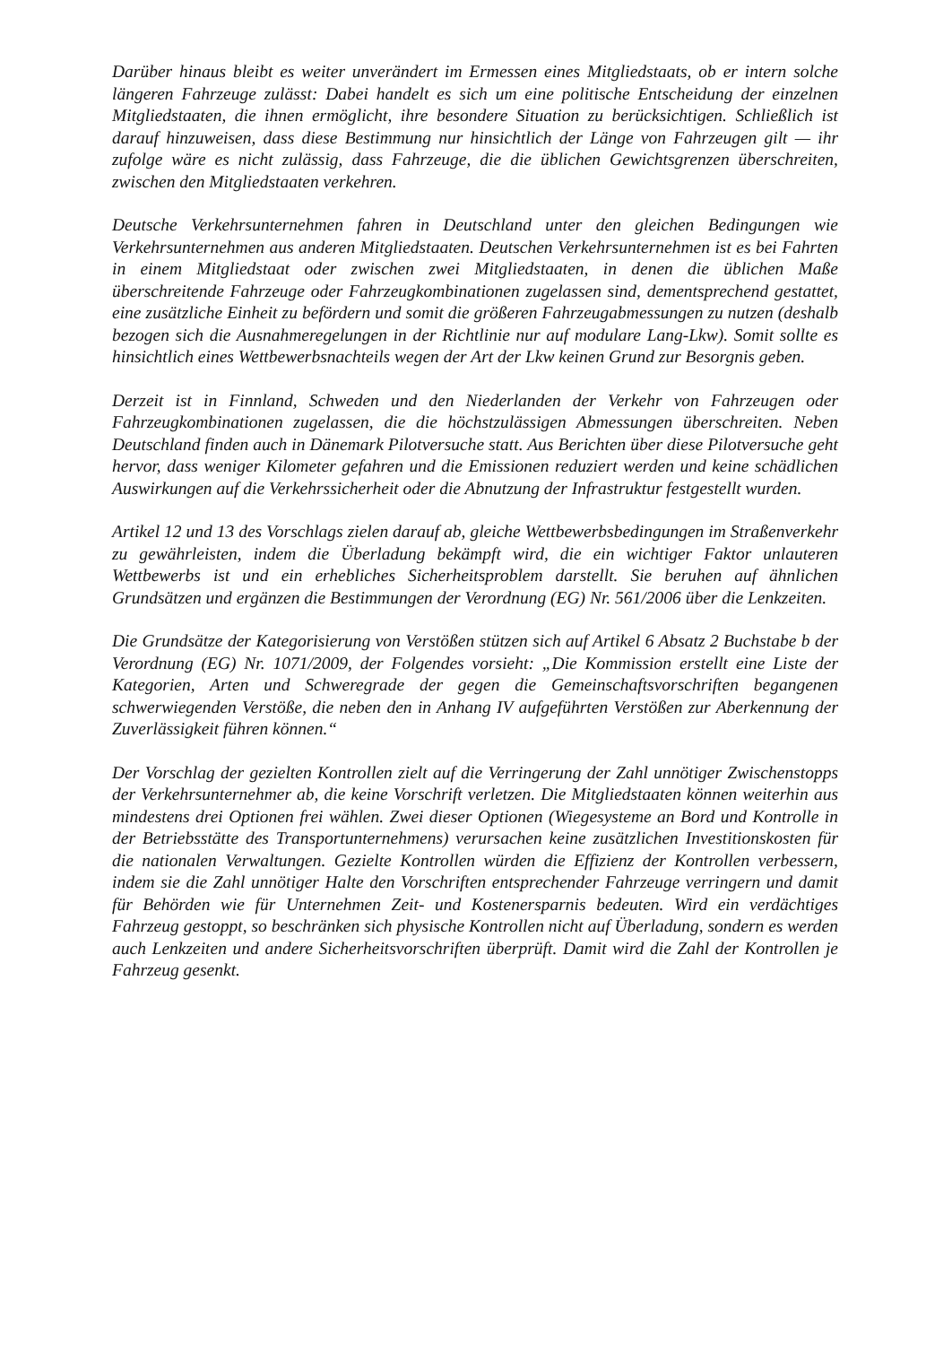Darüber hinaus bleibt es weiter unverändert im Ermessen eines Mitgliedstaats, ob er intern solche längeren Fahrzeuge zulässt: Dabei handelt es sich um eine politische Entscheidung der einzelnen Mitgliedstaaten, die ihnen ermöglicht, ihre besondere Situation zu berücksichtigen. Schließlich ist darauf hinzuweisen, dass diese Bestimmung nur hinsichtlich der Länge von Fahrzeugen gilt — ihr zufolge wäre es nicht zulässig, dass Fahrzeuge, die die üblichen Gewichtsgrenzen überschreiten, zwischen den Mitgliedstaaten verkehren.
Deutsche Verkehrsunternehmen fahren in Deutschland unter den gleichen Bedingungen wie Verkehrsunternehmen aus anderen Mitgliedstaaten. Deutschen Verkehrsunternehmen ist es bei Fahrten in einem Mitgliedstaat oder zwischen zwei Mitgliedstaaten, in denen die üblichen Maße überschreitende Fahrzeuge oder Fahrzeugkombinationen zugelassen sind, dementsprechend gestattet, eine zusätzliche Einheit zu befördern und somit die größeren Fahrzeugabmessungen zu nutzen (deshalb bezogen sich die Ausnahmeregelungen in der Richtlinie nur auf modulare Lang-Lkw). Somit sollte es hinsichtlich eines Wettbewerbsnachteils wegen der Art der Lkw keinen Grund zur Besorgnis geben.
Derzeit ist in Finnland, Schweden und den Niederlanden der Verkehr von Fahrzeugen oder Fahrzeugkombinationen zugelassen, die die höchstzulässigen Abmessungen überschreiten. Neben Deutschland finden auch in Dänemark Pilotversuche statt. Aus Berichten über diese Pilotversuche geht hervor, dass weniger Kilometer gefahren und die Emissionen reduziert werden und keine schädlichen Auswirkungen auf die Verkehrssicherheit oder die Abnutzung der Infrastruktur festgestellt wurden.
Artikel 12 und 13 des Vorschlags zielen darauf ab, gleiche Wettbewerbsbedingungen im Straßenverkehr zu gewährleisten, indem die Überladung bekämpft wird, die ein wichtiger Faktor unlauteren Wettbewerbs ist und ein erhebliches Sicherheitsproblem darstellt. Sie beruhen auf ähnlichen Grundsätzen und ergänzen die Bestimmungen der Verordnung (EG) Nr. 561/2006 über die Lenkzeiten.
Die Grundsätze der Kategorisierung von Verstößen stützen sich auf Artikel 6 Absatz 2 Buchstabe b der Verordnung (EG) Nr. 1071/2009, der Folgendes vorsieht: „Die Kommission erstellt eine Liste der Kategorien, Arten und Schweregrade der gegen die Gemeinschaftsvorschriften begangenen schwerwiegenden Verstöße, die neben den in Anhang IV aufgeführten Verstößen zur Aberkennung der Zuverlässigkeit führen können.“
Der Vorschlag der gezielten Kontrollen zielt auf die Verringerung der Zahl unnötiger Zwischenstopps der Verkehrsunternehmer ab, die keine Vorschrift verletzen. Die Mitgliedstaaten können weiterhin aus mindestens drei Optionen frei wählen. Zwei dieser Optionen (Wiegesysteme an Bord und Kontrolle in der Betriebsstätte des Transportunternehmens) verursachen keine zusätzlichen Investitionskosten für die nationalen Verwaltungen. Gezielte Kontrollen würden die Effizienz der Kontrollen verbessern, indem sie die Zahl unnötiger Halte den Vorschriften entsprechender Fahrzeuge verringern und damit für Behörden wie für Unternehmen Zeit- und Kostenersparnis bedeuten. Wird ein verdächtiges Fahrzeug gestoppt, so beschränken sich physische Kontrollen nicht auf Überladung, sondern es werden auch Lenkzeiten und andere Sicherheitsvorschriften überprüft. Damit wird die Zahl der Kontrollen je Fahrzeug gesenkt.